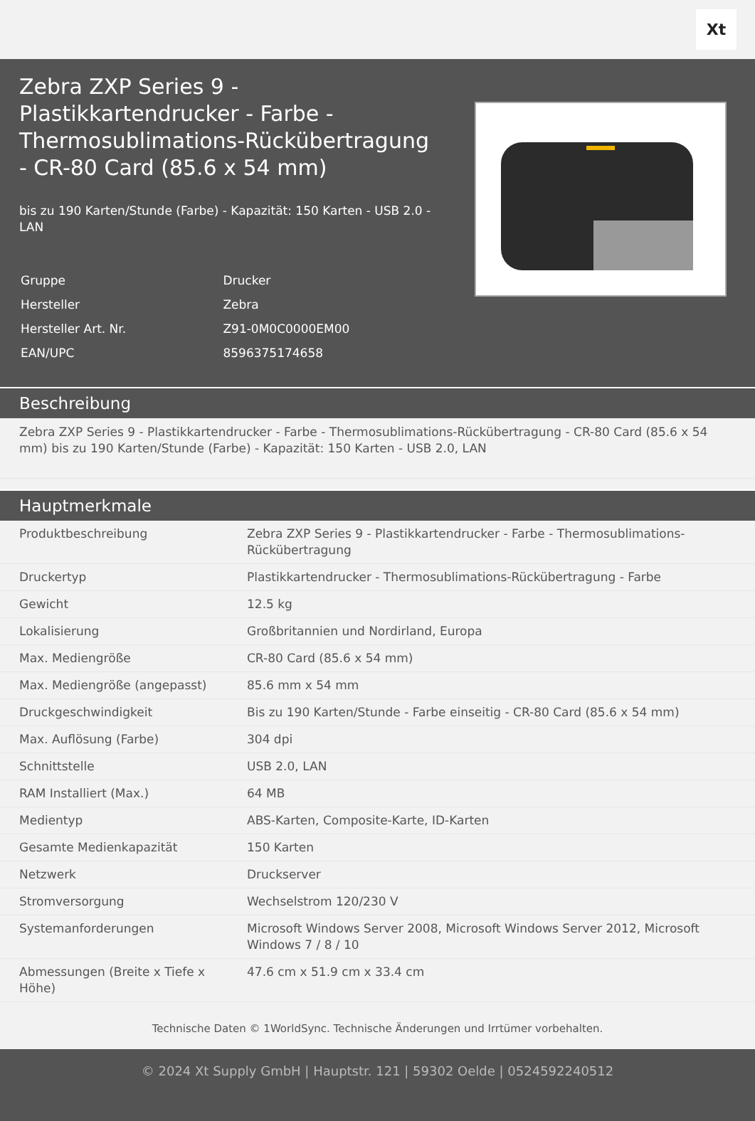Xt
Zebra ZXP Series 9 - Plastikkartendrucker - Farbe - Thermosublimations-Rückübertragung - CR-80 Card (85.6 x 54 mm)
bis zu 190 Karten/Stunde (Farbe) - Kapazität: 150 Karten - USB 2.0 - LAN
| Gruppe | Drucker |
| Hersteller | Zebra |
| Hersteller Art. Nr. | Z91-0M0C0000EM00 |
| EAN/UPC | 8596375174658 |
Beschreibung
Zebra ZXP Series 9 - Plastikkartendrucker - Farbe - Thermosublimations-Rückübertragung - CR-80 Card (85.6 x 54 mm) bis zu 190 Karten/Stunde (Farbe) - Kapazität: 150 Karten - USB 2.0, LAN
Hauptmerkmale
| Produktbeschreibung | Zebra ZXP Series 9 - Plastikkartendrucker - Farbe - Thermosublimations-Rückübertragung |
| Druckertyp | Plastikkartendrucker - Thermosublimations-Rückübertragung - Farbe |
| Gewicht | 12.5 kg |
| Lokalisierung | Großbritannien und Nordirland, Europa |
| Max. Mediengröße | CR-80 Card (85.6 x 54 mm) |
| Max. Mediengröße (angepasst) | 85.6 mm x 54 mm |
| Druckgeschwindigkeit | Bis zu 190 Karten/Stunde - Farbe einseitig - CR-80 Card (85.6 x 54 mm) |
| Max. Auflösung (Farbe) | 304 dpi |
| Schnittstelle | USB 2.0, LAN |
| RAM Installiert (Max.) | 64 MB |
| Medientyp | ABS-Karten, Composite-Karte, ID-Karten |
| Gesamte Medienkapazität | 150 Karten |
| Netzwerk | Druckserver |
| Stromversorgung | Wechselstrom 120/230 V |
| Systemanforderungen | Microsoft Windows Server 2008, Microsoft Windows Server 2012, Microsoft Windows 7 / 8 / 10 |
| Abmessungen (Breite x Tiefe x Höhe) | 47.6 cm x 51.9 cm x 33.4 cm |
Technische Daten © 1WorldSync. Technische Änderungen und Irrtümer vorbehalten.
© 2024 Xt Supply GmbH | Hauptstr. 121 | 59302 Oelde | 0524592240512